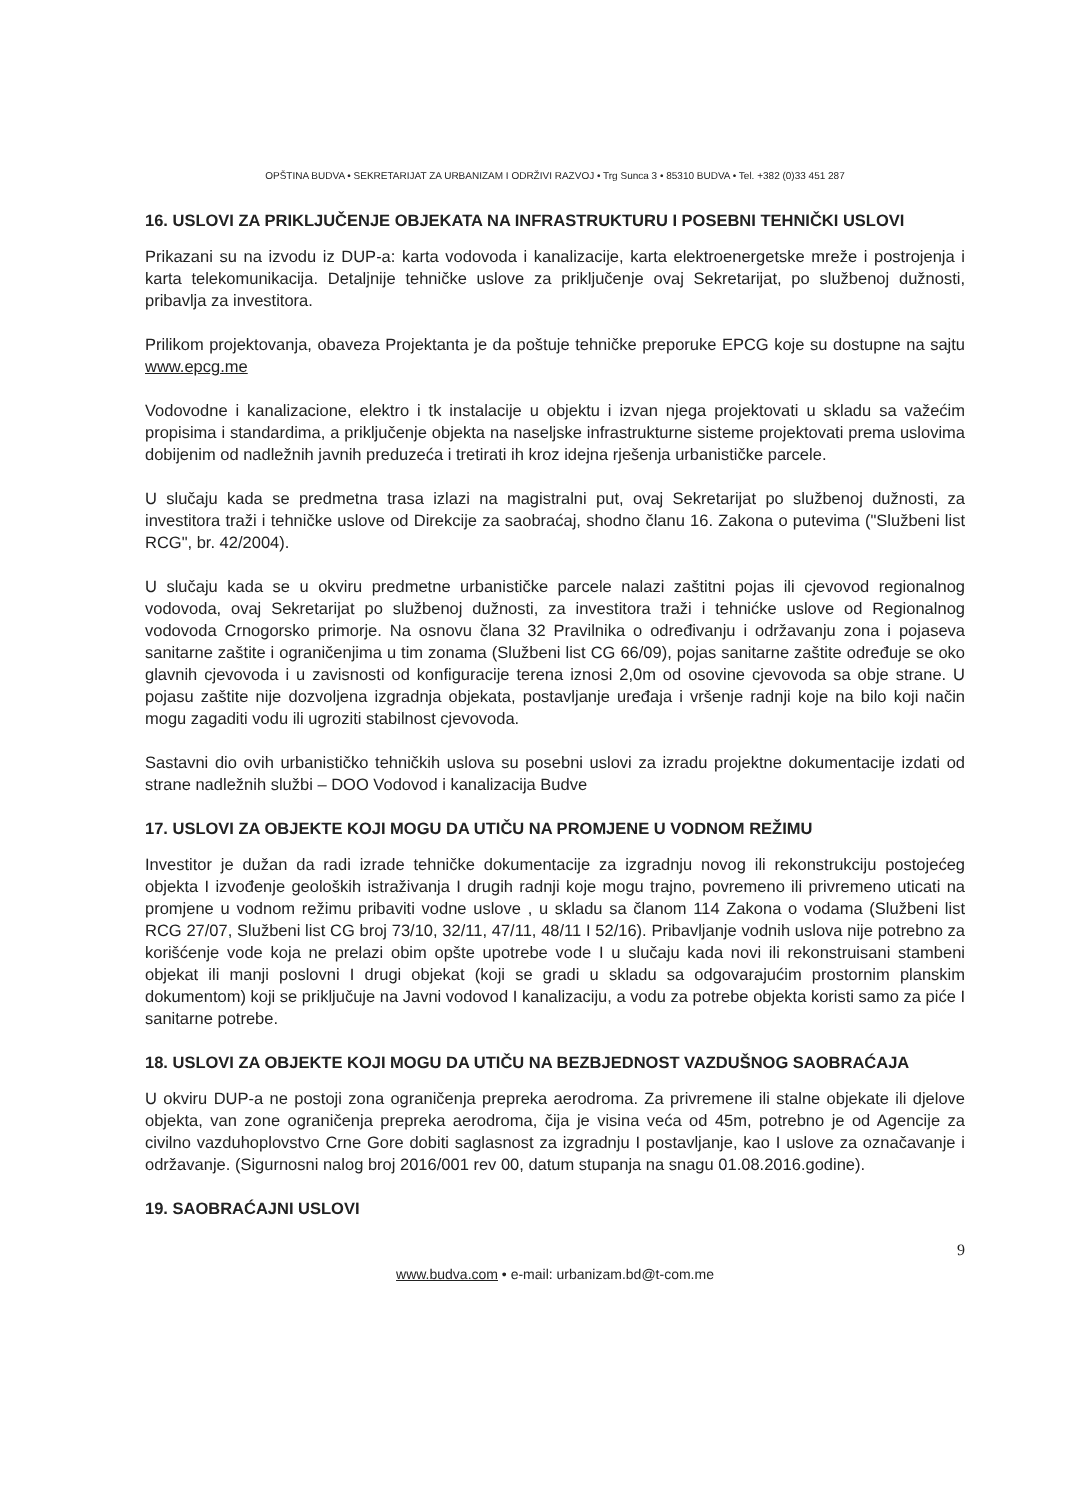OPŠTINA BUDVA • SEKRETARIJAT ZA URBANIZAM I ODRŽIVI RAZVOJ • Trg Sunca 3 • 85310 BUDVA • Tel. +382 (0)33 451 287
16. USLOVI ZA PRIKLJUČENJE OBJEKATA NA INFRASTRUKTURU I POSEBNI TEHNIČKI USLOVI
Prikazani su na izvodu iz DUP-a: karta vodovoda i kanalizacije, karta elektroenergetske mreže i postrojenja i karta telekomunikacija. Detaljnije tehničke uslove za priključenje ovaj Sekretarijat, po službenoj dužnosti, pribavlja za investitora.
Prilikom projektovanja, obaveza Projektanta je da poštuje tehničke preporuke EPCG koje su dostupne na sajtu www.epcg.me
Vodovodne i kanalizacione, elektro i tk instalacije u objektu i izvan njega projektovati u skladu sa važećim propisima i standardima, a priključenje objekta na naseljske infrastrukturne sisteme projektovati prema uslovima dobijenim od nadležnih javnih preduzeća i tretirati ih kroz idejna rješenja urbanističke parcele.
U slučaju kada se predmetna trasa izlazi na magistralni put, ovaj Sekretarijat po službenoj dužnosti, za investitora traži i tehničke uslove od Direkcije za saobraćaj, shodno članu 16. Zakona o putevima ("Službeni list RCG", br. 42/2004).
U slučaju kada se u okviru predmetne urbanističke parcele nalazi zaštitni pojas ili cjevovod regionalnog vodovoda, ovaj Sekretarijat po službenoj dužnosti, za investitora traži i tehnićke uslove od Regionalnog vodovoda Crnogorsko primorje. Na osnovu člana 32 Pravilnika o određivanju i održavanju zona i pojaseva sanitarne zaštite i ograničenjima u tim zonama (Službeni list CG 66/09), pojas sanitarne zaštite određuje se oko glavnih cjevovoda i u zavisnosti od konfiguracije terena iznosi 2,0m od osovine cjevovoda sa obje strane. U pojasu zaštite nije dozvoljena izgradnja objekata, postavljanje uređaja i vršenje radnji koje na bilo koji način mogu zagaditi vodu ili ugroziti stabilnost cjevovoda.
Sastavni dio ovih urbanističko tehničkih uslova su posebni uslovi za izradu projektne dokumentacije izdati od strane nadležnih službi – DOO Vodovod i kanalizacija Budve
17. USLOVI ZA OBJEKTE KOJI MOGU DA UTIČU NA PROMJENE U VODNOM REŽIMU
Investitor je dužan da radi izrade tehničke dokumentacije za izgradnju novog ili rekonstrukciju postojećeg objekta I izvođenje geoloških istraživanja I drugih radnji koje mogu trajno, povremeno ili privremeno uticati na promjene u vodnom režimu pribaviti vodne uslove , u skladu sa članom 114 Zakona o vodama (Službeni list RCG 27/07, Službeni list CG broj 73/10, 32/11, 47/11, 48/11 I 52/16). Pribavljanje vodnih uslova nije potrebno za korišćenje vode koja ne prelazi obim opšte upotrebe vode I u slučaju kada novi ili rekonstruisani stambeni objekat ili manji poslovni I drugi objekat (koji se gradi u skladu sa odgovarajućim prostornim planskim dokumentom) koji se priključuje na Javni vodovod I kanalizaciju, a vodu za potrebe objekta koristi samo za piće I sanitarne potrebe.
18. USLOVI ZA OBJEKTE KOJI MOGU DA UTIČU NA BEZBJEDNOST VAZDUŠNOG SAOBRAĆAJA
U okviru DUP-a ne postoji zona ograničenja prepreka aerodroma. Za privremene ili stalne objekate ili djelove objekta, van zone ograničenja prepreka aerodroma, čija je visina veća od 45m, potrebno je od Agencije za civilno vazduhoplovstvo Crne Gore dobiti saglasnost za izgradnju I postavljanje, kao I uslove za označavanje i održavanje. (Sigurnosni nalog broj 2016/001 rev 00, datum stupanja na snagu 01.08.2016.godine).
19. SAOBRAĆAJNI USLOVI
9
www.budva.com • e-mail: urbanizam.bd@t-com.me